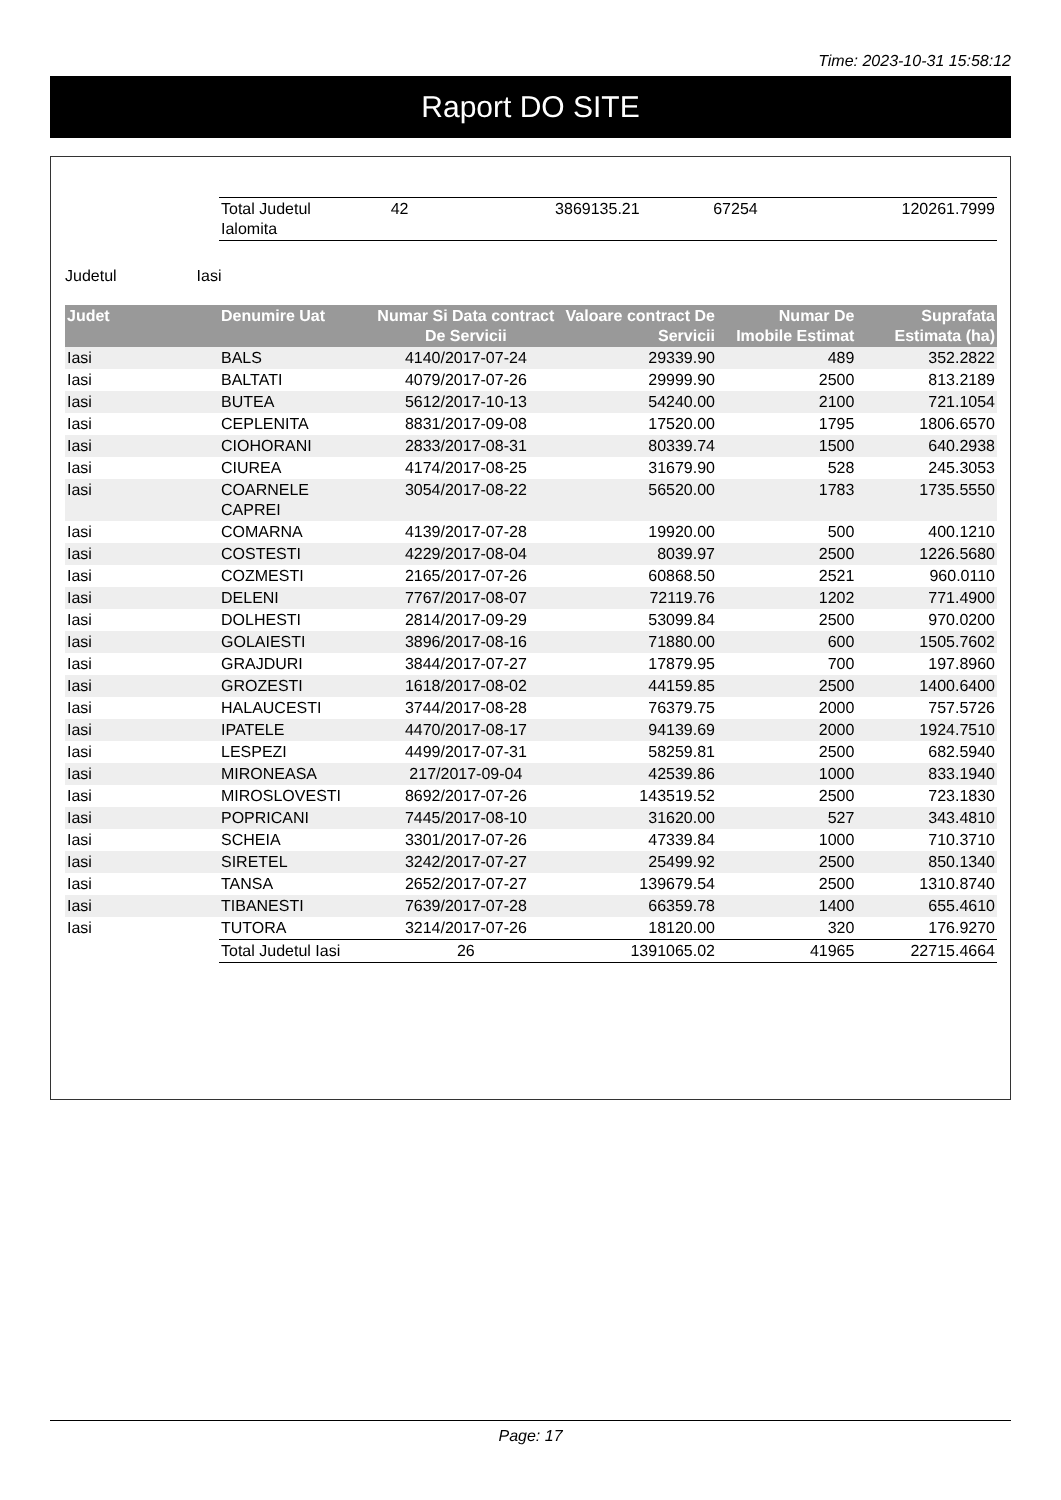Time: 2023-10-31 15:58:12
Raport DO SITE
| | Total Judetul Ialomita | 42 | 3869135.21 | 67254 | 120261.7999 |
Judetul Iasi
| Judet | Denumire Uat | Numar Si Data contract De Servicii | Valoare contract De Servicii | Numar De Imobile Estimat | Suprafata Estimata (ha) |
| --- | --- | --- | --- | --- | --- |
| Iasi | BALS | 4140/2017-07-24 | 29339.90 | 489 | 352.2822 |
| Iasi | BALTATI | 4079/2017-07-26 | 29999.90 | 2500 | 813.2189 |
| Iasi | BUTEA | 5612/2017-10-13 | 54240.00 | 2100 | 721.1054 |
| Iasi | CEPLENITA | 8831/2017-09-08 | 17520.00 | 1795 | 1806.6570 |
| Iasi | CIOHORANI | 2833/2017-08-31 | 80339.74 | 1500 | 640.2938 |
| Iasi | CIUREA | 4174/2017-08-25 | 31679.90 | 528 | 245.3053 |
| Iasi | COARNELE CAPREI | 3054/2017-08-22 | 56520.00 | 1783 | 1735.5550 |
| Iasi | COMARNA | 4139/2017-07-28 | 19920.00 | 500 | 400.1210 |
| Iasi | COSTESTI | 4229/2017-08-04 | 8039.97 | 2500 | 1226.5680 |
| Iasi | COZMESTI | 2165/2017-07-26 | 60868.50 | 2521 | 960.0110 |
| Iasi | DELENI | 7767/2017-08-07 | 72119.76 | 1202 | 771.4900 |
| Iasi | DOLHESTI | 2814/2017-09-29 | 53099.84 | 2500 | 970.0200 |
| Iasi | GOLAIESTI | 3896/2017-08-16 | 71880.00 | 600 | 1505.7602 |
| Iasi | GRAJDURI | 3844/2017-07-27 | 17879.95 | 700 | 197.8960 |
| Iasi | GROZESTI | 1618/2017-08-02 | 44159.85 | 2500 | 1400.6400 |
| Iasi | HALAUCESTI | 3744/2017-08-28 | 76379.75 | 2000 | 757.5726 |
| Iasi | IPATELE | 4470/2017-08-17 | 94139.69 | 2000 | 1924.7510 |
| Iasi | LESPEZI | 4499/2017-07-31 | 58259.81 | 2500 | 682.5940 |
| Iasi | MIRONEASA | 217/2017-09-04 | 42539.86 | 1000 | 833.1940 |
| Iasi | MIROSLOVESTI | 8692/2017-07-26 | 143519.52 | 2500 | 723.1830 |
| Iasi | POPRICANI | 7445/2017-08-10 | 31620.00 | 527 | 343.4810 |
| Iasi | SCHEIA | 3301/2017-07-26 | 47339.84 | 1000 | 710.3710 |
| Iasi | SIRETEL | 3242/2017-07-27 | 25499.92 | 2500 | 850.1340 |
| Iasi | TANSA | 2652/2017-07-27 | 139679.54 | 2500 | 1310.8740 |
| Iasi | TIBANESTI | 7639/2017-07-28 | 66359.78 | 1400 | 655.4610 |
| Iasi | TUTORA | 3214/2017-07-26 | 18120.00 | 320 | 176.9270 |
| | Total Judetul Iasi | 26 | 1391065.02 | 41965 | 22715.4664 |
Page: 17